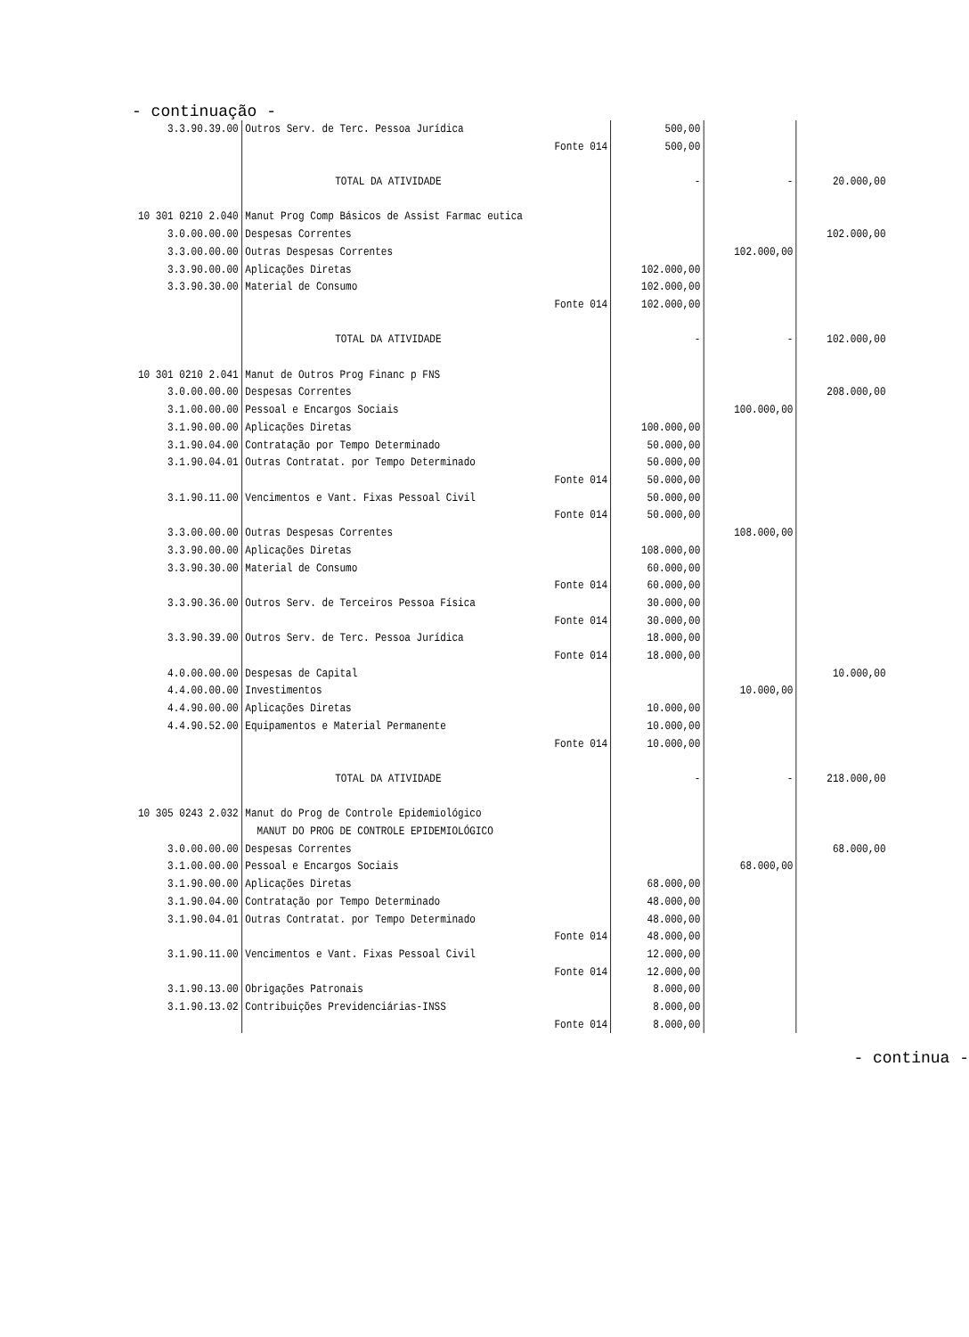- continuação -
| 3.3.90.39.00 | Outros Serv. de Terc. Pessoa Jurídica | | 500,00 | | |
| | | Fonte 014 | 500,00 | | |
| | TOTAL DA ATIVIDADE | | - | - | 20.000,00 |
| 10 301 0210 2.040 | Manut Prog Comp Básicos de Assist Farmac eutica | | | | |
| 3.0.00.00.00 | Despesas Correntes | | | | 102.000,00 |
| 3.3.00.00.00 | Outras Despesas Correntes | | | 102.000,00 | |
| 3.3.90.00.00 | Aplicações Diretas | | 102.000,00 | | |
| 3.3.90.30.00 | Material de Consumo | | 102.000,00 | | |
| | | Fonte 014 | 102.000,00 | | |
| | TOTAL DA ATIVIDADE | | - | - | 102.000,00 |
| 10 301 0210 2.041 | Manut de Outros Prog Financ p FNS | | | | |
| 3.0.00.00.00 | Despesas Correntes | | | | 208.000,00 |
| 3.1.00.00.00 | Pessoal e Encargos Sociais | | | 100.000,00 | |
| 3.1.90.00.00 | Aplicações Diretas | | 100.000,00 | | |
| 3.1.90.04.00 | Contratação por Tempo Determinado | | 50.000,00 | | |
| 3.1.90.04.01 | Outras Contratat. por Tempo Determinado | | 50.000,00 | | |
| | | Fonte 014 | 50.000,00 | | |
| 3.1.90.11.00 | Vencimentos e Vant. Fixas Pessoal Civil | | 50.000,00 | | |
| | | Fonte 014 | 50.000,00 | | |
| 3.3.00.00.00 | Outras Despesas Correntes | | | 108.000,00 | |
| 3.3.90.00.00 | Aplicações Diretas | | 108.000,00 | | |
| 3.3.90.30.00 | Material de Consumo | | 60.000,00 | | |
| | | Fonte 014 | 60.000,00 | | |
| 3.3.90.36.00 | Outros Serv. de Terceiros Pessoa Física | | 30.000,00 | | |
| | | Fonte 014 | 30.000,00 | | |
| 3.3.90.39.00 | Outros Serv. de Terc. Pessoa Jurídica | | 18.000,00 | | |
| | | Fonte 014 | 18.000,00 | | |
| 4.0.00.00.00 | Despesas de Capital | | | | 10.000,00 |
| 4.4.00.00.00 | Investimentos | | | 10.000,00 | |
| 4.4.90.00.00 | Aplicações Diretas | | 10.000,00 | | |
| 4.4.90.52.00 | Equipamentos e Material Permanente | | 10.000,00 | | |
| | | Fonte 014 | 10.000,00 | | |
| | TOTAL DA ATIVIDADE | | - | - | 218.000,00 |
| 10 305 0243 2.032 | Manut do Prog de Controle Epidemiológico | | | | |
| | MANUT DO PROG DE CONTROLE EPIDEMIOLÓGICO | | | | |
| 3.0.00.00.00 | Despesas Correntes | | | | 68.000,00 |
| 3.1.00.00.00 | Pessoal e Encargos Sociais | | | 68.000,00 | |
| 3.1.90.00.00 | Aplicações Diretas | | 68.000,00 | | |
| 3.1.90.04.00 | Contratação por Tempo Determinado | | 48.000,00 | | |
| 3.1.90.04.01 | Outras Contratat. por Tempo Determinado | | 48.000,00 | | |
| | | Fonte 014 | 48.000,00 | | |
| 3.1.90.11.00 | Vencimentos e Vant. Fixas Pessoal Civil | | 12.000,00 | | |
| | | Fonte 014 | 12.000,00 | | |
| 3.1.90.13.00 | Obrigações Patronais | | 8.000,00 | | |
| 3.1.90.13.02 | Contribuições Previdenciárias-INSS | | 8.000,00 | | |
| | | Fonte 014 | 8.000,00 | | |
- continua -